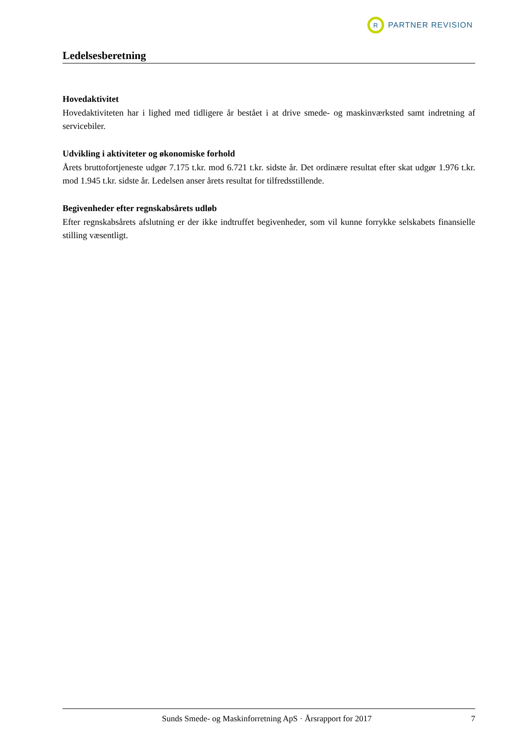R
PARTNER REVISION
Ledelsesberetning
Hovedaktivitet
Hovedaktiviteten har i lighed med tidligere år bestået i at drive smede- og maskinværksted samt indretning af servicebiler.
Udvikling i aktiviteter og økonomiske forhold
Årets bruttofortjeneste udgør 7.175 t.kr. mod 6.721 t.kr. sidste år. Det ordinære resultat efter skat udgør 1.976 t.kr. mod 1.945 t.kr. sidste år. Ledelsen anser årets resultat for tilfredsstillende.
Begivenheder efter regnskabsårets udløb
Efter regnskabsårets afslutning er der ikke indtruffet begivenheder, som vil kunne forrykke selskabets finansielle stilling væsentligt.
Sunds Smede- og Maskinforretning ApS · Årsrapport for 2017 7